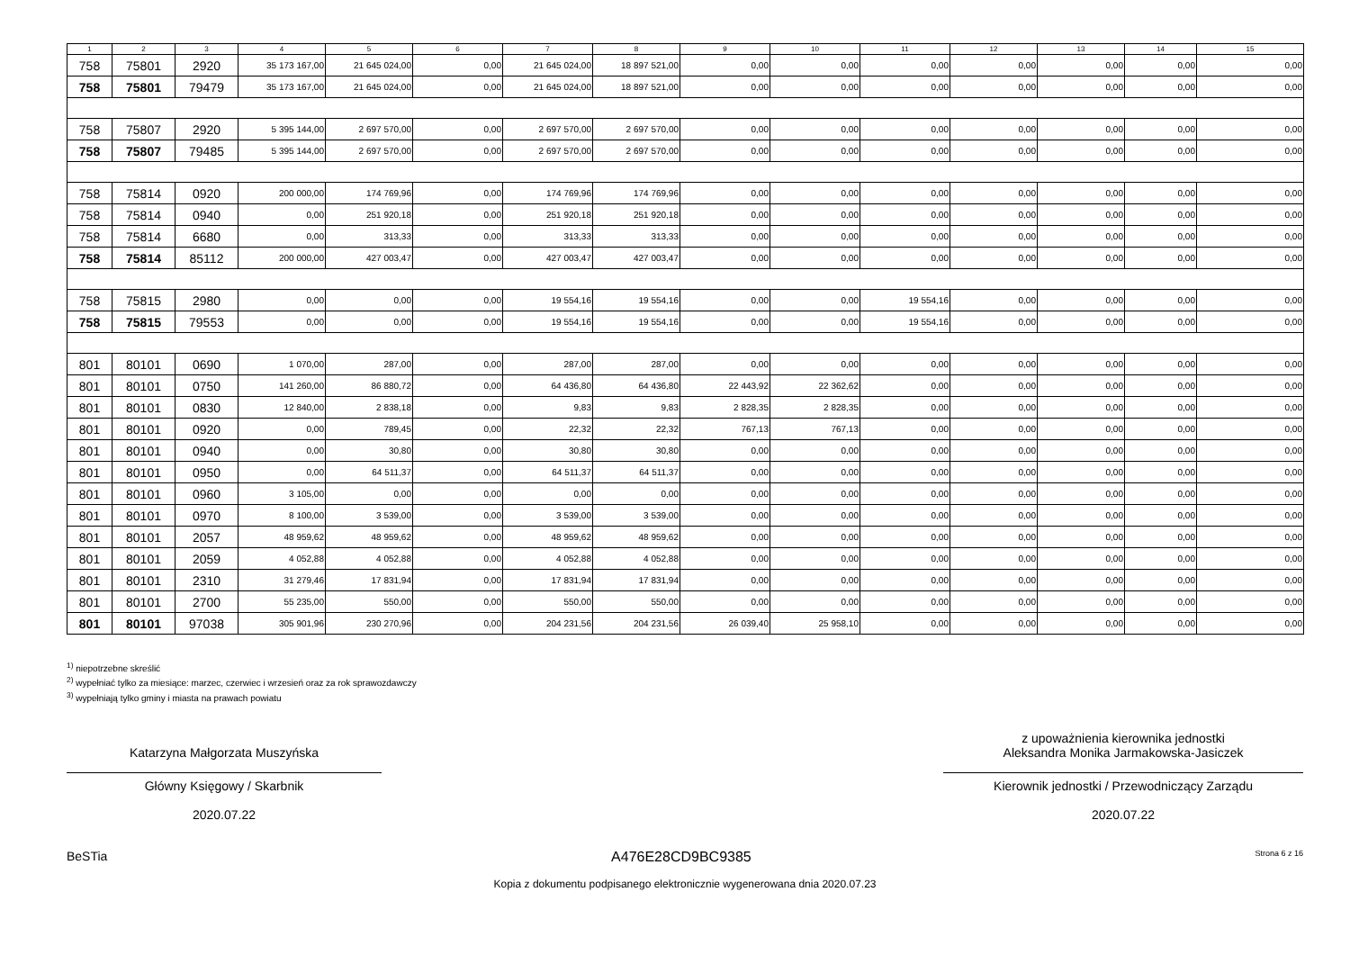| 1 | 2 | 3 | 4 | 5 | 6 | 7 | 8 | 9 | 10 | 11 | 12 | 13 | 14 | 15 |
| --- | --- | --- | --- | --- | --- | --- | --- | --- | --- | --- | --- | --- | --- | --- |
| 758 | 75801 | 2920 | 35 173 167,00 | 21 645 024,00 | 0,00 | 21 645 024,00 | 18 897 521,00 | 0,00 | 0,00 | 0,00 | 0,00 | 0,00 | 0,00 | 0,00 |
| 758 | 75801 | 79479 | 35 173 167,00 | 21 645 024,00 | 0,00 | 21 645 024,00 | 18 897 521,00 | 0,00 | 0,00 | 0,00 | 0,00 | 0,00 | 0,00 | 0,00 |
| 758 | 75807 | 2920 | 5 395 144,00 | 2 697 570,00 | 0,00 | 2 697 570,00 | 2 697 570,00 | 0,00 | 0,00 | 0,00 | 0,00 | 0,00 | 0,00 | 0,00 |
| 758 | 75807 | 79485 | 5 395 144,00 | 2 697 570,00 | 0,00 | 2 697 570,00 | 2 697 570,00 | 0,00 | 0,00 | 0,00 | 0,00 | 0,00 | 0,00 | 0,00 |
| 758 | 75814 | 0920 | 200 000,00 | 174 769,96 | 0,00 | 174 769,96 | 174 769,96 | 0,00 | 0,00 | 0,00 | 0,00 | 0,00 | 0,00 | 0,00 |
| 758 | 75814 | 0940 | 0,00 | 251 920,18 | 0,00 | 251 920,18 | 251 920,18 | 0,00 | 0,00 | 0,00 | 0,00 | 0,00 | 0,00 | 0,00 |
| 758 | 75814 | 6680 | 0,00 | 313,33 | 0,00 | 313,33 | 313,33 | 0,00 | 0,00 | 0,00 | 0,00 | 0,00 | 0,00 | 0,00 |
| 758 | 75814 | 85112 | 200 000,00 | 427 003,47 | 0,00 | 427 003,47 | 427 003,47 | 0,00 | 0,00 | 0,00 | 0,00 | 0,00 | 0,00 | 0,00 |
| 758 | 75815 | 2980 | 0,00 | 0,00 | 0,00 | 19 554,16 | 19 554,16 | 0,00 | 0,00 | 19 554,16 | 0,00 | 0,00 | 0,00 | 0,00 |
| 758 | 75815 | 79553 | 0,00 | 0,00 | 0,00 | 19 554,16 | 19 554,16 | 0,00 | 0,00 | 19 554,16 | 0,00 | 0,00 | 0,00 | 0,00 |
| 801 | 80101 | 0690 | 1 070,00 | 287,00 | 0,00 | 287,00 | 287,00 | 0,00 | 0,00 | 0,00 | 0,00 | 0,00 | 0,00 | 0,00 |
| 801 | 80101 | 0750 | 141 260,00 | 86 880,72 | 0,00 | 64 436,80 | 64 436,80 | 22 443,92 | 22 362,62 | 0,00 | 0,00 | 0,00 | 0,00 | 0,00 |
| 801 | 80101 | 0830 | 12 840,00 | 2 838,18 | 0,00 | 9,83 | 9,83 | 2 828,35 | 2 828,35 | 0,00 | 0,00 | 0,00 | 0,00 | 0,00 |
| 801 | 80101 | 0920 | 0,00 | 789,45 | 0,00 | 22,32 | 22,32 | 767,13 | 767,13 | 0,00 | 0,00 | 0,00 | 0,00 | 0,00 |
| 801 | 80101 | 0940 | 0,00 | 30,80 | 0,00 | 30,80 | 30,80 | 0,00 | 0,00 | 0,00 | 0,00 | 0,00 | 0,00 | 0,00 |
| 801 | 80101 | 0950 | 0,00 | 64 511,37 | 0,00 | 64 511,37 | 64 511,37 | 0,00 | 0,00 | 0,00 | 0,00 | 0,00 | 0,00 | 0,00 |
| 801 | 80101 | 0960 | 3 105,00 | 0,00 | 0,00 | 0,00 | 0,00 | 0,00 | 0,00 | 0,00 | 0,00 | 0,00 | 0,00 | 0,00 |
| 801 | 80101 | 0970 | 8 100,00 | 3 539,00 | 0,00 | 3 539,00 | 3 539,00 | 0,00 | 0,00 | 0,00 | 0,00 | 0,00 | 0,00 | 0,00 |
| 801 | 80101 | 2057 | 48 959,62 | 48 959,62 | 0,00 | 48 959,62 | 48 959,62 | 0,00 | 0,00 | 0,00 | 0,00 | 0,00 | 0,00 | 0,00 |
| 801 | 80101 | 2059 | 4 052,88 | 4 052,88 | 0,00 | 4 052,88 | 4 052,88 | 0,00 | 0,00 | 0,00 | 0,00 | 0,00 | 0,00 | 0,00 |
| 801 | 80101 | 2310 | 31 279,46 | 17 831,94 | 0,00 | 17 831,94 | 17 831,94 | 0,00 | 0,00 | 0,00 | 0,00 | 0,00 | 0,00 | 0,00 |
| 801 | 80101 | 2700 | 55 235,00 | 550,00 | 0,00 | 550,00 | 550,00 | 0,00 | 0,00 | 0,00 | 0,00 | 0,00 | 0,00 | 0,00 |
| 801 | 80101 | 97038 | 305 901,96 | 230 270,96 | 0,00 | 204 231,56 | 204 231,56 | 26 039,40 | 25 958,10 | 0,00 | 0,00 | 0,00 | 0,00 | 0,00 |
<sup>1)</sup> niepotrzebne skreślić
<sup>2)</sup> wypełniać tylko za miesiące: marzec, czerwiec i wrzesień oraz za rok sprawozdawczy
<sup>3)</sup> wypełniają tylko gminy i miasta na prawach powiatu
Katarzyna Małgorzata Muszyńska
Główny Księgowy / Skarbnik
2020.07.22
z upoważnienia kierownika jednostki
Aleksandra Monika Jarmakowska-Jasiczek
Kierownik jednostki / Przewodniczący Zarządu
2020.07.22
BeSTia A476E28CD9BC9385 Strona 6 z 16
Kopia z dokumentu podpisanego elektronicznie wygenerowana dnia 2020.07.23